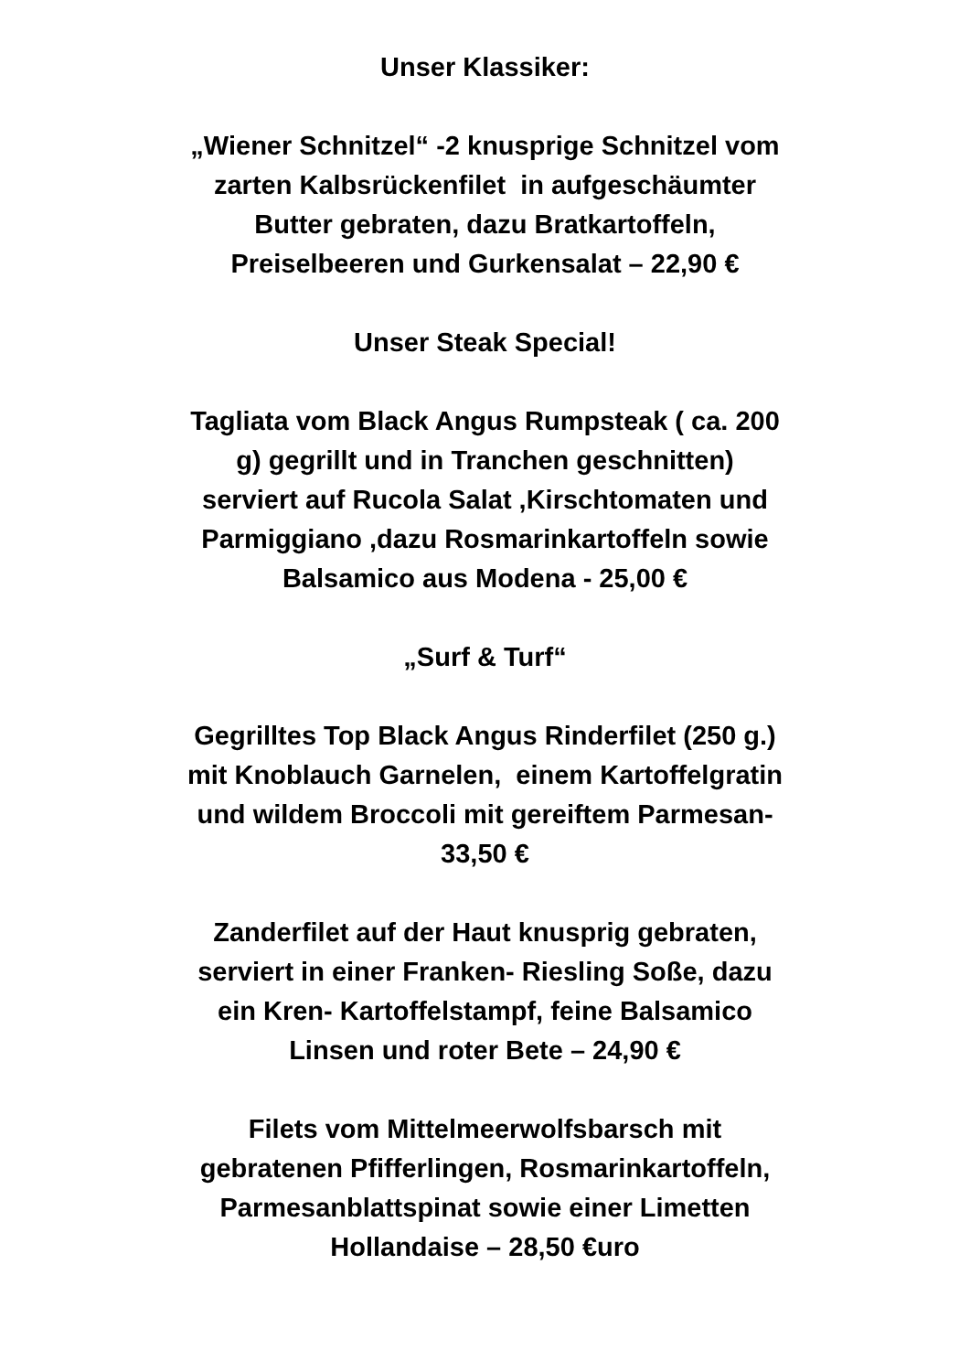Unser Klassiker:
„Wiener Schnitzel“ -2 knusprige Schnitzel vom
zarten Kalbsrückenfilet in aufgeschäumter
Butter gebraten, dazu Bratkartoffeln,
Preiselbeeren und Gurkensalat – 22,90 €
Unser Steak Special!
Tagliata vom Black Angus Rumpsteak ( ca. 200
g) gegrillt und in Tranchen geschnitten)
serviert auf Rucola Salat ,Kirschtomaten und
Parmiggiano ,dazu Rosmarinkartoffeln sowie
Balsamico aus Modena - 25,00 €
„Surf & Turf“
Gegrilltes Top Black Angus Rinderfilet (250 g.)
mit Knoblauch Garnelen, einem Kartoffelgratin
und wildem Broccoli mit gereiftem Parmesan-
33,50 €
Zanderfilet auf der Haut knusprig gebraten,
serviert in einer Franken- Riesling Soße, dazu
ein Kren- Kartoffelstampf, feine Balsamico
Linsen und roter Bete – 24,90 €
Filets vom Mittelmeerwolfsbarsch mit
gebratenen Pfifferlingen, Rosmarinkartoffeln,
Parmesanblattspinat sowie einer Limetten
Hollandaise – 28,50 €uro